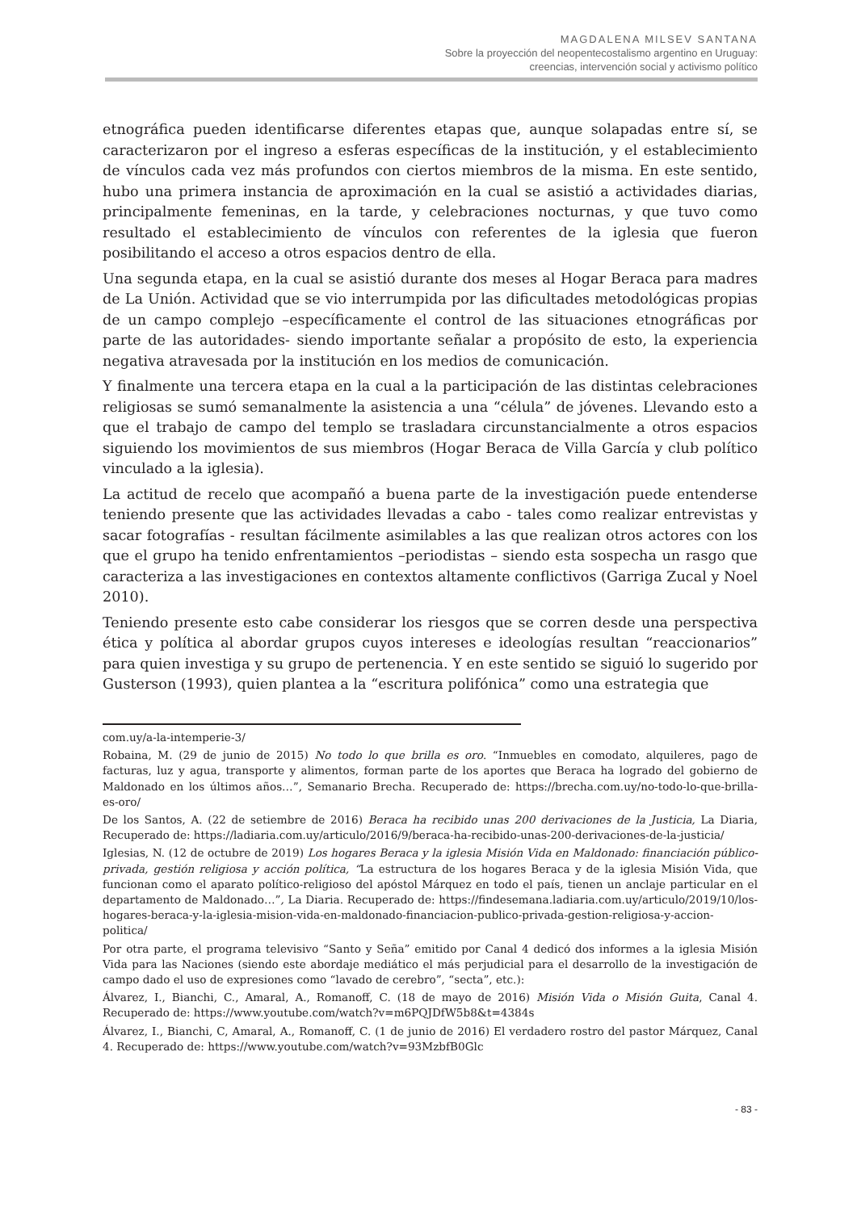MAGDALENA MILSEV SANTANA
Sobre la proyección del neopentecostalismo argentino en Uruguay:
creencias, intervención social y activismo político
etnográfica pueden identificarse diferentes etapas que, aunque solapadas entre sí, se caracterizaron por el ingreso a esferas específicas de la institución, y el establecimiento de vínculos cada vez más profundos con ciertos miembros de la misma. En este sentido, hubo una primera instancia de aproximación en la cual se asistió a actividades diarias, principalmente femeninas, en la tarde, y celebraciones nocturnas, y que tuvo como resultado el establecimiento de vínculos con referentes de la iglesia que fueron posibilitando el acceso a otros espacios dentro de ella.
Una segunda etapa, en la cual se asistió durante dos meses al Hogar Beraca para madres de La Unión. Actividad que se vio interrumpida por las dificultades metodológicas propias de un campo complejo –específicamente el control de las situaciones etnográficas por parte de las autoridades- siendo importante señalar a propósito de esto, la experiencia negativa atravesada por la institución en los medios de comunicación.
Y finalmente una tercera etapa en la cual a la participación de las distintas celebraciones religiosas se sumó semanalmente la asistencia a una “célula” de jóvenes. Llevando esto a que el trabajo de campo del templo se trasladara circunstancialmente a otros espacios siguiendo los movimientos de sus miembros (Hogar Beraca de Villa García y club político vinculado a la iglesia).
La actitud de recelo que acompañó a buena parte de la investigación puede entenderse teniendo presente que las actividades llevadas a cabo - tales como realizar entrevistas y sacar fotografías - resultan fácilmente asimilables a las que realizan otros actores con los que el grupo ha tenido enfrentamientos –periodistas – siendo esta sospecha un rasgo que caracteriza a las investigaciones en contextos altamente conflictivos (Garriga Zucal y Noel 2010).
Teniendo presente esto cabe considerar los riesgos que se corren desde una perspectiva ética y política al abordar grupos cuyos intereses e ideologías resultan “reaccionarios” para quien investiga y su grupo de pertenencia. Y en este sentido se siguió lo sugerido por Gusterson (1993), quien plantea a la “escritura polifónica” como una estrategia que
com.uy/a-la-intemperie-3/
Robaina, M. (29 de junio de 2015) No todo lo que brilla es oro. “Inmuebles en comodato, alquileres, pago de facturas, luz y agua, transporte y alimentos, forman parte de los aportes que Beraca ha logrado del gobierno de Maldonado en los últimos años…”, Semanario Brecha. Recuperado de: https://brecha.com.uy/no-todo-lo-que-brilla-es-oro/
De los Santos, A. (22 de setiembre de 2016) Beraca ha recibido unas 200 derivaciones de la Justicia, La Diaria, Recuperado de: https://ladiaria.com.uy/articulo/2016/9/beraca-ha-recibido-unas-200-derivaciones-de-la-justicia/
Iglesias, N. (12 de octubre de 2019) Los hogares Beraca y la iglesia Misión Vida en Maldonado: financiación público-privada, gestión religiosa y acción política, “La estructura de los hogares Beraca y de la iglesia Misión Vida, que funcionan como el aparato político-religioso del apóstol Márquez en todo el país, tienen un anclaje particular en el departamento de Maldonado…”, La Diaria. Recuperado de: https://findesemana.ladiaria.com.uy/articulo/2019/10/los-hogares-beraca-y-la-iglesia-mision-vida-en-maldonado-financiacion-publico-privada-gestion-religiosa-y-accion-politica/
Por otra parte, el programa televisivo “Santo y Seña” emitido por Canal 4 dedicó dos informes a la iglesia Misión Vida para las Naciones (siendo este abordaje mediático el más perjudicial para el desarrollo de la investigación de campo dado el uso de expresiones como “lavado de cerebro”, “secta”, etc.):
Álvarez, I., Bianchi, C., Amaral, A., Romanoff, C. (18 de mayo de 2016) Misión Vida o Misión Guita, Canal 4. Recuperado de: https://www.youtube.com/watch?v=m6PQJDfW5b8&t=4384s
Álvarez, I., Bianchi, C, Amaral, A., Romanoff, C. (1 de junio de 2016) El verdadero rostro del pastor Márquez, Canal 4. Recuperado de: https://www.youtube.com/watch?v=93MzbfB0Glc
- 83 -